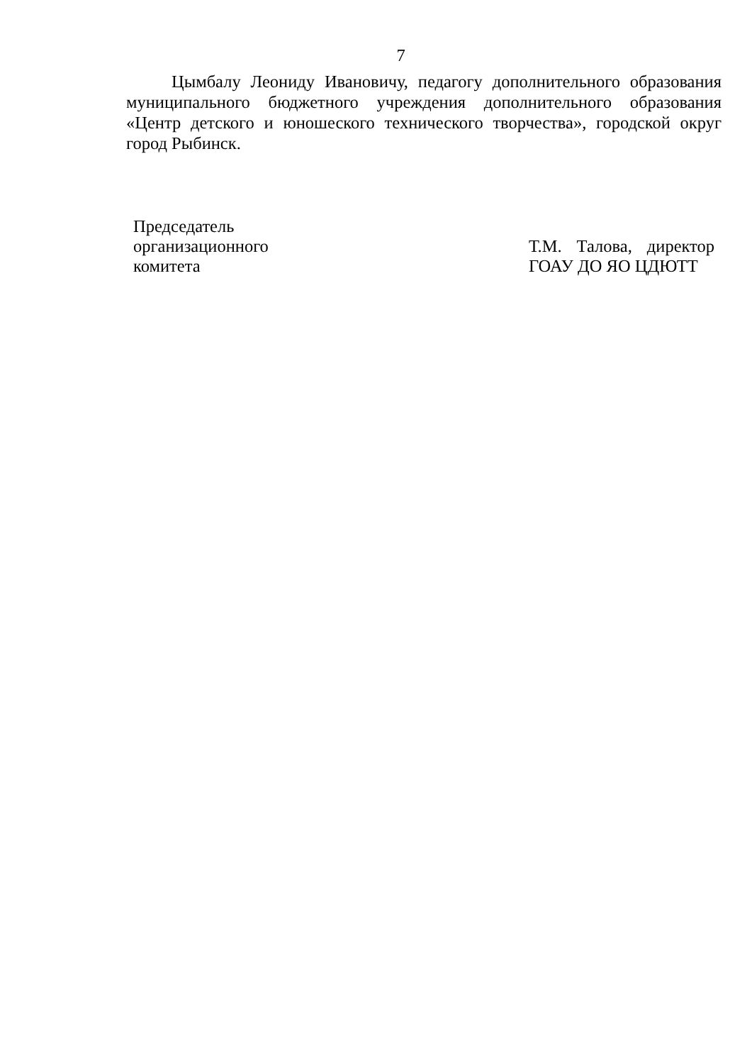7
Цымбалу Леониду Ивановичу, педагогу дополнительного образования муниципального бюджетного учреждения дополнительного образования «Центр детского и юношеского технического творчества», городской округ город Рыбинск.
Председатель
организационного
комитета
Т.М. Талова, директор ГОАУ ДО ЯО ЦДЮТТ